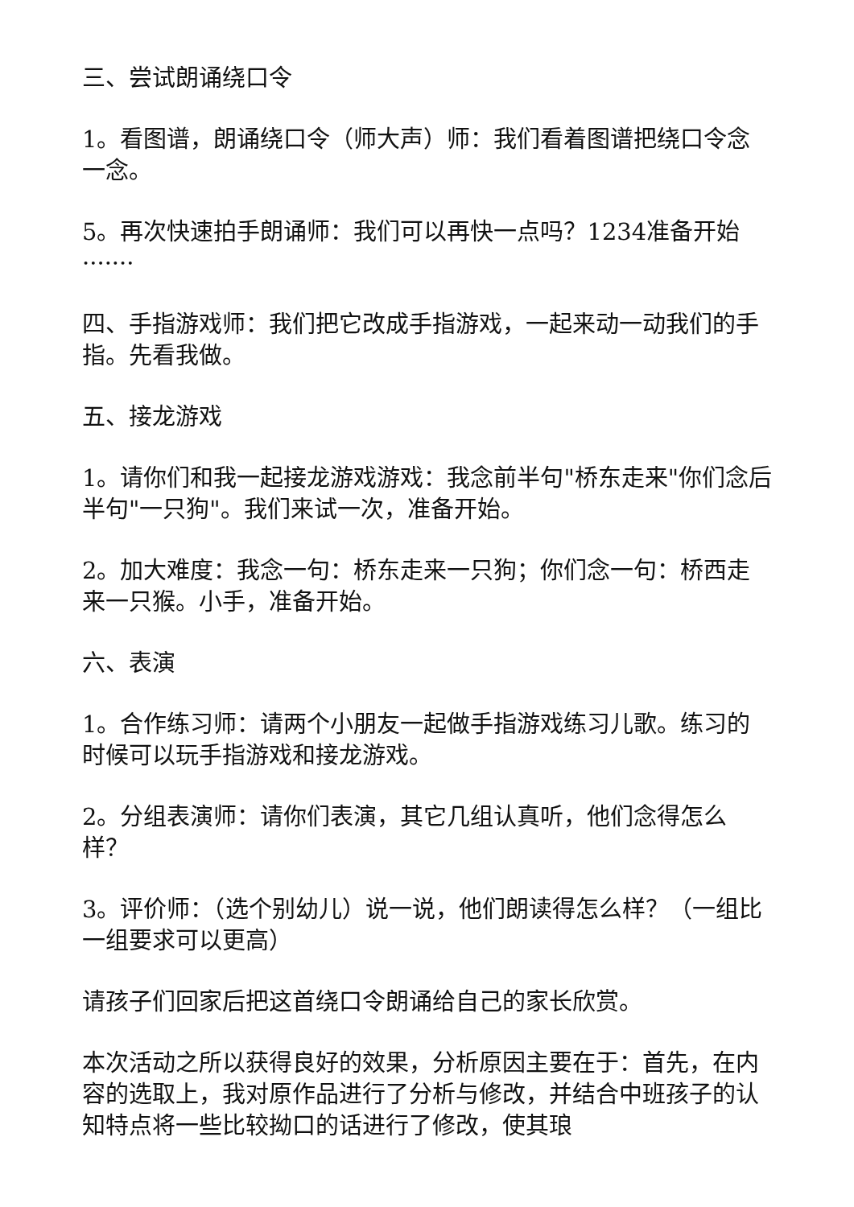三、尝试朗诵绕口令
1。看图谱，朗诵绕口令（师大声）师：我们看着图谱把绕口令念一念。
5。再次快速拍手朗诵师：我们可以再快一点吗？1234准备开始·······
四、手指游戏师：我们把它改成手指游戏，一起来动一动我们的手指。先看我做。
五、接龙游戏
1。请你们和我一起接龙游戏游戏：我念前半句"桥东走来"你们念后半句"一只狗"。我们来试一次，准备开始。
2。加大难度：我念一句：桥东走来一只狗；你们念一句：桥西走来一只猴。小手，准备开始。
六、表演
1。合作练习师：请两个小朋友一起做手指游戏练习儿歌。练习的时候可以玩手指游戏和接龙游戏。
2。分组表演师：请你们表演，其它几组认真听，他们念得怎么样？
3。评价师：（选个别幼儿）说一说，他们朗读得怎么样？（一组比一组要求可以更高）
请孩子们回家后把这首绕口令朗诵给自己的家长欣赏。
本次活动之所以获得良好的效果，分析原因主要在于：首先，在内容的选取上，我对原作品进行了分析与修改，并结合中班孩子的认知特点将一些比较拗口的话进行了修改，使其琅